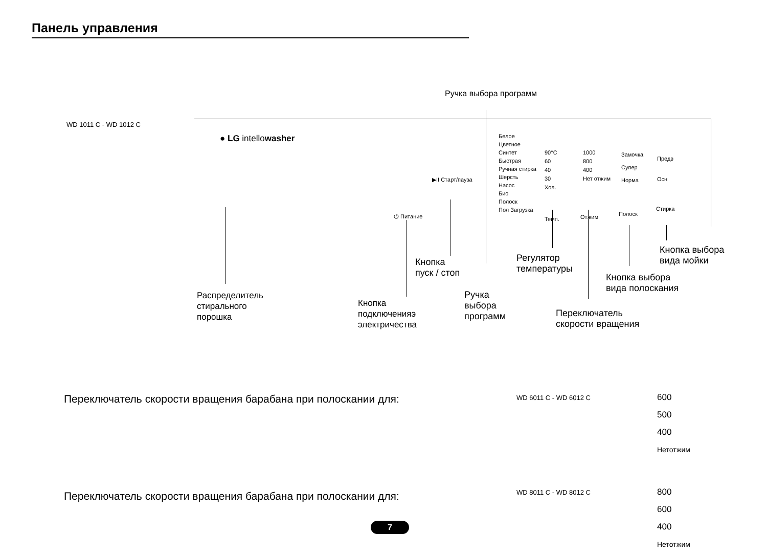Панель управления
Ручка выбора программ
WD 1011 C - WD 1012 C
● LG intellowasher
▶II Старт/пауза
⏻ Питание
Белое
Цветное
Синтет
Быстрая
Ручная стирка
Шерсть
Насос
Био
Полоск
Пол Загрузка
90°C
60
40
30
Хол.
1000
800
400
Нет отжим
Замочка
Супер
Норма
Предв
Осн
Темп. Отжим Полоск
Стирка
Кнопка выбора
вида мойки
Кнопка
пуск / стоп
Регулятор
температуры
Кнопка выбора
вида полоскания
Распределитель
стирального
порошка
Кнопка
подключенияэ
электричества
Ручка
выбора
программ
Переключатель
скорости вращения
Переключатель скорости вращения барабана при полоскании для:
WD 6011 C - WD 6012 C
600
500
400
Нетотжим
Переключатель скорости вращения барабана при полоскании для:
WD 8011 C - WD 8012 C
800
600
400
Нетотжим
7